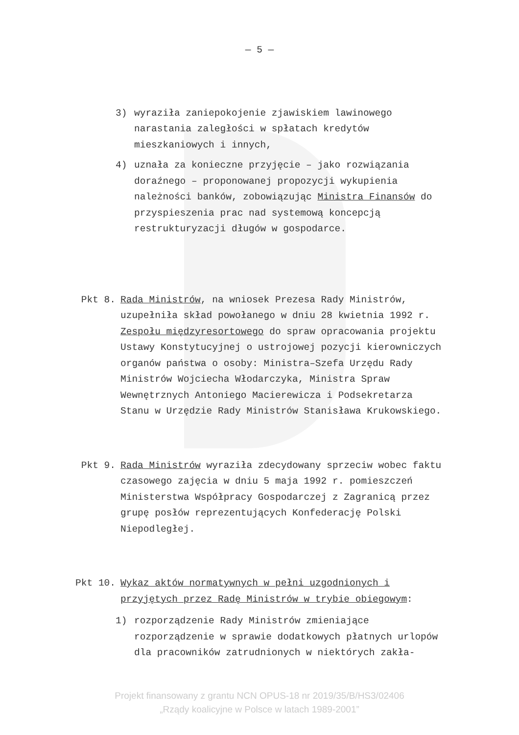— 5 —
3) wyraziła zaniepokojenie zjawiskiem lawinowego narastania zaległości w spłatach kredytów mieszkaniowych i innych,
4) uznała za konieczne przyjęcie – jako rozwiązania doraźnego – proponowanej propozycji wykupienia należności banków, zobowiązując Ministra Finansów do przyspieszenia prac nad systemową koncepcją restrukturyzacji długów w gospodarce.
Pkt 8. Rada Ministrów, na wniosek Prezesa Rady Ministrów, uzupełniła skład powołanego w dniu 28 kwietnia 1992 r. Zespołu międzyresortowego do spraw opracowania projektu Ustawy Konstytucyjnej o ustrojowej pozycji kierowniczych organów państwa o osoby: Ministra–Szefa Urzędu Rady Ministrów Wojciecha Włodarczyka, Ministra Spraw Wewnętrznych Antoniego Macierewicza i Podsekretarza Stanu w Urzędzie Rady Ministrów Stanisława Krukowskiego.
Pkt 9. Rada Ministrów wyraziła zdecydowany sprzeciw wobec faktu czasowego zajęcia w dniu 5 maja 1992 r. pomieszczeń Ministerstwa Współpracy Gospodarczej z Zagranicą przez grupę posłów reprezentujących Konfederację Polski Niepodległej.
Pkt 10. Wykaz aktów normatywnych w pełni uzgodnionych i przyjętych przez Radę Ministrów w trybie obiegowym:
1) rozporządzenie Rady Ministrów zmieniające rozporządzenie w sprawie dodatkowych płatnych urlopów dla pracowników zatrudnionych w niektórych zakła-
Projekt finansowany z grantu NCN OPUS-18 nr 2019/35/B/HS3/02406
„Rządy koalicyjne w Polsce w latach 1989-2001”